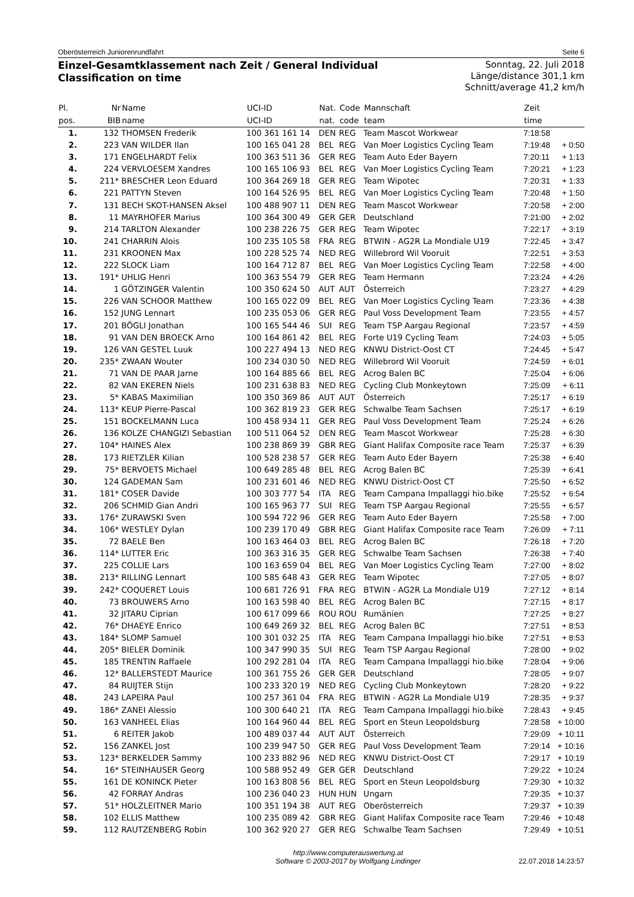Oberösterreich Juniorenrundfahrt Seite 6
Einzel-Gesamtklassement nach Zeit / General Individual Classification on time
Sonntag, 22. Juli 2018
Länge/distance 301,1 km
Schnitt/average 41,2 km/h
| Pl. | Nr | Name | UCI-ID | Nat. | Code | Mannschaft | Zeit | |
| --- | --- | --- | --- | --- | --- | --- | --- | --- |
| pos. | BIB | name | UCI-ID | nat. | code | team | time | |
| 1. | 132 | THOMSEN Frederik | 100 361 161 14 | DEN | REG | Team Mascot Workwear | 7:18:58 | |
| 2. | 223 | VAN WILDER Ilan | 100 165 041 28 | BEL | REG | Van Moer Logistics Cycling Team | 7:19:48 | + 0:50 |
| 3. | 171 | ENGELHARDT Felix | 100 363 511 36 | GER | REG | Team Auto Eder Bayern | 7:20:11 | + 1:13 |
| 4. | 224 | VERVLOESEM Xandres | 100 165 106 93 | BEL | REG | Van Moer Logistics Cycling Team | 7:20:21 | + 1:23 |
| 5. | 211* | BRESCHER Leon Eduard | 100 364 269 18 | GER | REG | Team Wipotec | 7:20:31 | + 1:33 |
| 6. | 221 | PATTYN Steven | 100 164 526 95 | BEL | REG | Van Moer Logistics Cycling Team | 7:20:48 | + 1:50 |
| 7. | 131 | BECH SKOT-HANSEN Aksel | 100 488 907 11 | DEN | REG | Team Mascot Workwear | 7:20:58 | + 2:00 |
| 8. | 11 | MAYRHOFER Marius | 100 364 300 49 | GER | GER | Deutschland | 7:21:00 | + 2:02 |
| 9. | 214 | TARLTON Alexander | 100 238 226 75 | GER | REG | Team Wipotec | 7:22:17 | + 3:19 |
| 10. | 241 | CHARRIN Alois | 100 235 105 58 | FRA | REG | BTWIN - AG2R La Mondiale U19 | 7:22:45 | + 3:47 |
| 11. | 231 | KROONEN Max | 100 228 525 74 | NED | REG | Willebrord Wil Vooruit | 7:22:51 | + 3:53 |
| 12. | 222 | SLOCK Liam | 100 164 712 87 | BEL | REG | Van Moer Logistics Cycling Team | 7:22:58 | + 4:00 |
| 13. | 191* | UHLIG Henri | 100 363 554 79 | GER | REG | Team Hermann | 7:23:24 | + 4:26 |
| 14. | 1 | GÖTZINGER Valentin | 100 350 624 50 | AUT | AUT | Österreich | 7:23:27 | + 4:29 |
| 15. | 226 | VAN SCHOOR Matthew | 100 165 022 09 | BEL | REG | Van Moer Logistics Cycling Team | 7:23:36 | + 4:38 |
| 16. | 152 | JUNG Lennart | 100 235 053 06 | GER | REG | Paul Voss Development Team | 7:23:55 | + 4:57 |
| 17. | 201 | BÖGLI Jonathan | 100 165 544 46 | SUI | REG | Team TSP Aargau Regional | 7:23:57 | + 4:59 |
| 18. | 91 | VAN DEN BROECK Arno | 100 164 861 42 | BEL | REG | Forte U19 Cycling Team | 7:24:03 | + 5:05 |
| 19. | 126 | VAN GESTEL Luuk | 100 227 494 13 | NED | REG | KNWU District-Oost CT | 7:24:45 | + 5:47 |
| 20. | 235* | ZWAAN Wouter | 100 234 030 50 | NED | REG | Willebrord Wil Vooruit | 7:24:59 | + 6:01 |
| 21. | 71 | VAN DE PAAR Jarne | 100 164 885 66 | BEL | REG | Acrog Balen BC | 7:25:04 | + 6:06 |
| 22. | 82 | VAN EKEREN Niels | 100 231 638 83 | NED | REG | Cycling Club Monkeytown | 7:25:09 | + 6:11 |
| 23. | 5* | KABAS Maximilian | 100 350 369 86 | AUT | AUT | Österreich | 7:25:17 | + 6:19 |
| 24. | 113* | KEUP Pierre-Pascal | 100 362 819 23 | GER | REG | Schwalbe Team Sachsen | 7:25:17 | + 6:19 |
| 25. | 151 | BOCKELMANN Luca | 100 458 934 11 | GER | REG | Paul Voss Development Team | 7:25:24 | + 6:26 |
| 26. | 136 | KOLZE CHANGIZI Sebastian | 100 511 064 52 | DEN | REG | Team Mascot Workwear | 7:25:28 | + 6:30 |
| 27. | 104* | HAINES Alex | 100 238 869 39 | GBR | REG | Giant Halifax Composite race Team | 7:25:37 | + 6:39 |
| 28. | 173 | RIETZLER Kilian | 100 528 238 57 | GER | REG | Team Auto Eder Bayern | 7:25:38 | + 6:40 |
| 29. | 75* | BERVOETS Michael | 100 649 285 48 | BEL | REG | Acrog Balen BC | 7:25:39 | + 6:41 |
| 30. | 124 | GADEMAN Sam | 100 231 601 46 | NED | REG | KNWU District-Oost CT | 7:25:50 | + 6:52 |
| 31. | 181* | COSER Davide | 100 303 777 54 | ITA | REG | Team Campana Impallaggi hio.bike | 7:25:52 | + 6:54 |
| 32. | 206 | SCHMID Gian Andri | 100 165 963 77 | SUI | REG | Team TSP Aargau Regional | 7:25:55 | + 6:57 |
| 33. | 176* | ZURAWSKI Sven | 100 594 722 96 | GER | REG | Team Auto Eder Bayern | 7:25:58 | + 7:00 |
| 34. | 106* | WESTLEY Dylan | 100 239 170 49 | GBR | REG | Giant Halifax Composite race Team | 7:26:09 | + 7:11 |
| 35. | 72 | BAELE Ben | 100 163 464 03 | BEL | REG | Acrog Balen BC | 7:26:18 | + 7:20 |
| 36. | 114* | LUTTER Eric | 100 363 316 35 | GER | REG | Schwalbe Team Sachsen | 7:26:38 | + 7:40 |
| 37. | 225 | COLLIE Lars | 100 163 659 04 | BEL | REG | Van Moer Logistics Cycling Team | 7:27:00 | + 8:02 |
| 38. | 213* | RILLING Lennart | 100 585 648 43 | GER | REG | Team Wipotec | 7:27:05 | + 8:07 |
| 39. | 242* | COQUERET Louis | 100 681 726 91 | FRA | REG | BTWIN - AG2R La Mondiale U19 | 7:27:12 | + 8:14 |
| 40. | 73 | BROUWERS Arno | 100 163 598 40 | BEL | REG | Acrog Balen BC | 7:27:15 | + 8:17 |
| 41. | 32 | JITARU Ciprian | 100 617 099 66 | ROU | ROU | Rumänien | 7:27:25 | + 8:27 |
| 42. | 76* | DHAEYE Enrico | 100 649 269 32 | BEL | REG | Acrog Balen BC | 7:27:51 | + 8:53 |
| 43. | 184* | SLOMP Samuel | 100 301 032 25 | ITA | REG | Team Campana Impallaggi hio.bike | 7:27:51 | + 8:53 |
| 44. | 205* | BIELER Dominik | 100 347 990 35 | SUI | REG | Team TSP Aargau Regional | 7:28:00 | + 9:02 |
| 45. | 185 | TRENTIN Raffaele | 100 292 281 04 | ITA | REG | Team Campana Impallaggi hio.bike | 7:28:04 | + 9:06 |
| 46. | 12* | BALLERSTEDT Maurice | 100 361 755 26 | GER | GER | Deutschland | 7:28:05 | + 9:07 |
| 47. | 84 | RUIJTER Stijn | 100 233 320 19 | NED | REG | Cycling Club Monkeytown | 7:28:20 | + 9:22 |
| 48. | 243 | LAPEIRA Paul | 100 257 361 04 | FRA | REG | BTWIN - AG2R La Mondiale U19 | 7:28:35 | + 9:37 |
| 49. | 186* | ZANEI Alessio | 100 300 640 21 | ITA | REG | Team Campana Impallaggi hio.bike | 7:28:43 | + 9:45 |
| 50. | 163 | VANHEEL Elias | 100 164 960 44 | BEL | REG | Sport en Steun Leopoldsburg | 7:28:58 | + 10:00 |
| 51. | 6 | REITER Jakob | 100 489 037 44 | AUT | AUT | Österreich | 7:29:09 | + 10:11 |
| 52. | 156 | ZANKEL Jost | 100 239 947 50 | GER | REG | Paul Voss Development Team | 7:29:14 | + 10:16 |
| 53. | 123* | BERKELDER Sammy | 100 233 882 96 | NED | REG | KNWU District-Oost CT | 7:29:17 | + 10:19 |
| 54. | 16* | STEINHAUSER Georg | 100 588 952 49 | GER | GER | Deutschland | 7:29:22 | + 10:24 |
| 55. | 161 | DE KONINCK Pieter | 100 163 808 56 | BEL | REG | Sport en Steun Leopoldsburg | 7:29:30 | + 10:32 |
| 56. | 42 | FORRAY Andras | 100 236 040 23 | HUN | HUN | Ungarn | 7:29:35 | + 10:37 |
| 57. | 51* | HOLZLEITNER Mario | 100 351 194 38 | AUT | REG | Oberösterreich | 7:29:37 | + 10:39 |
| 58. | 102 | ELLIS Matthew | 100 235 089 42 | GBR | REG | Giant Halifax Composite race Team | 7:29:46 | + 10:48 |
| 59. | 112 | RAUTZENBERG Robin | 100 362 920 27 | GER | REG | Schwalbe Team Sachsen | 7:29:49 | + 10:51 |
http://www.computerauswertung.at
Software © 2003-2017 by Wolfgang Lindinger 22.07.2018 14:23:57